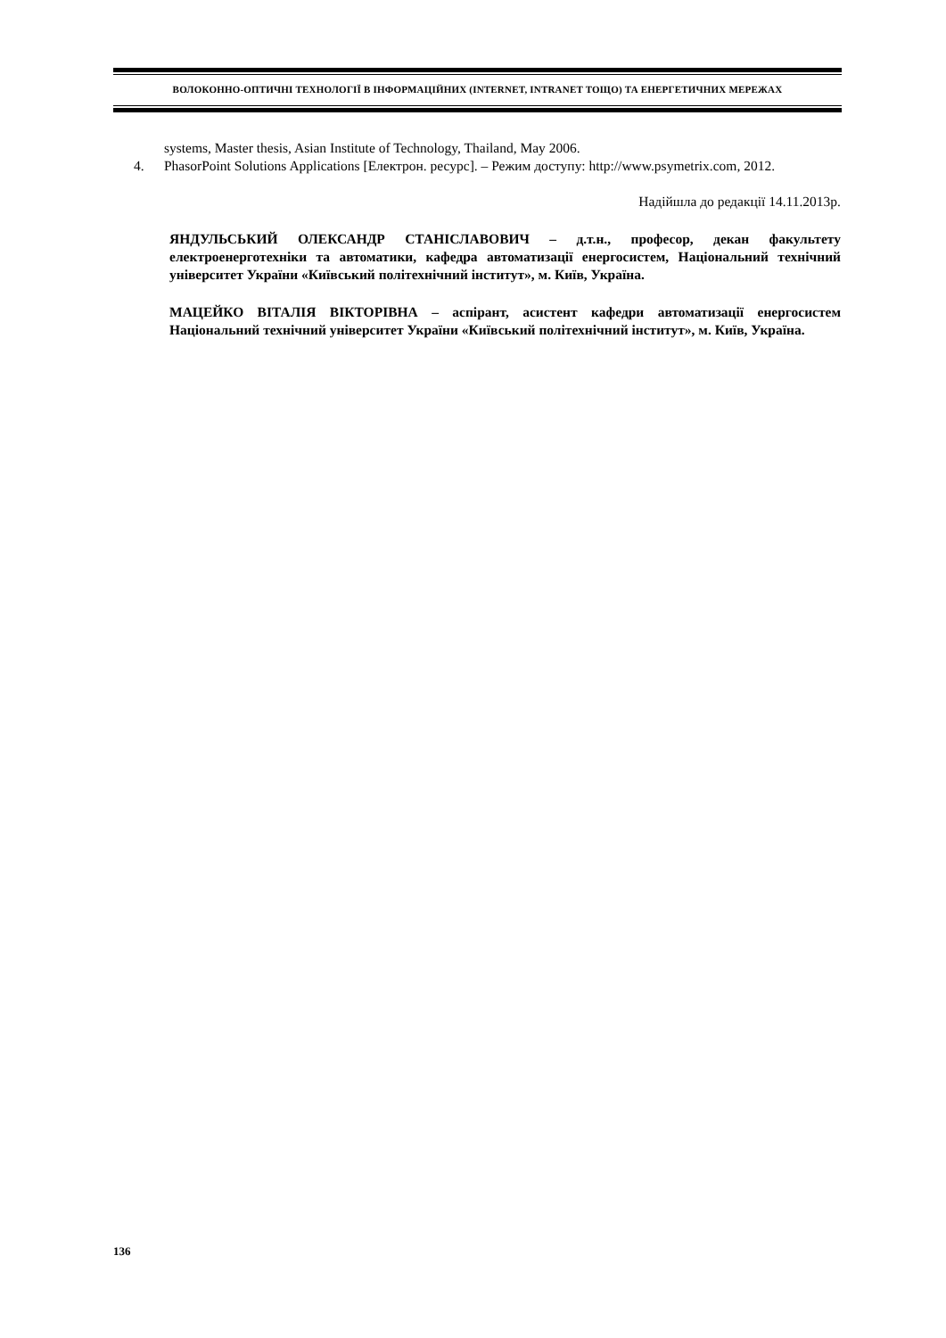ВОЛОКОННО-ОПТИЧНІ ТЕХНОЛОГІЇ В ІНФОРМАЦІЙНИХ (INTERNET, INTRANET ТОЩО) ТА ЕНЕРГЕТИЧНИХ МЕРЕЖАХ
systems, Master thesis, Asian Institute of Technology, Thailand, May 2006.
4. PhasorPoint Solutions Applications [Електрон. ресурс]. – Режим доступу: http://www.psymetrix.com, 2012.
Надійшла до редакції 14.11.2013р.
ЯНДУЛЬСЬКИЙ ОЛЕКСАНДР СТАНІСЛАВОВИЧ – д.т.н., професор, декан факультету електроенерготехніки та автоматики, кафедра автоматизації енергосистем, Національний технічний університет України «Київський політехнічний інститут», м. Київ, Україна.
МАЦЕЙКО ВІТАЛІЯ ВІКТОРІВНА – аспірант, асистент кафедри автоматизації енергосистем Національний технічний університет України «Київський політехнічний інститут», м. Київ, Україна.
136